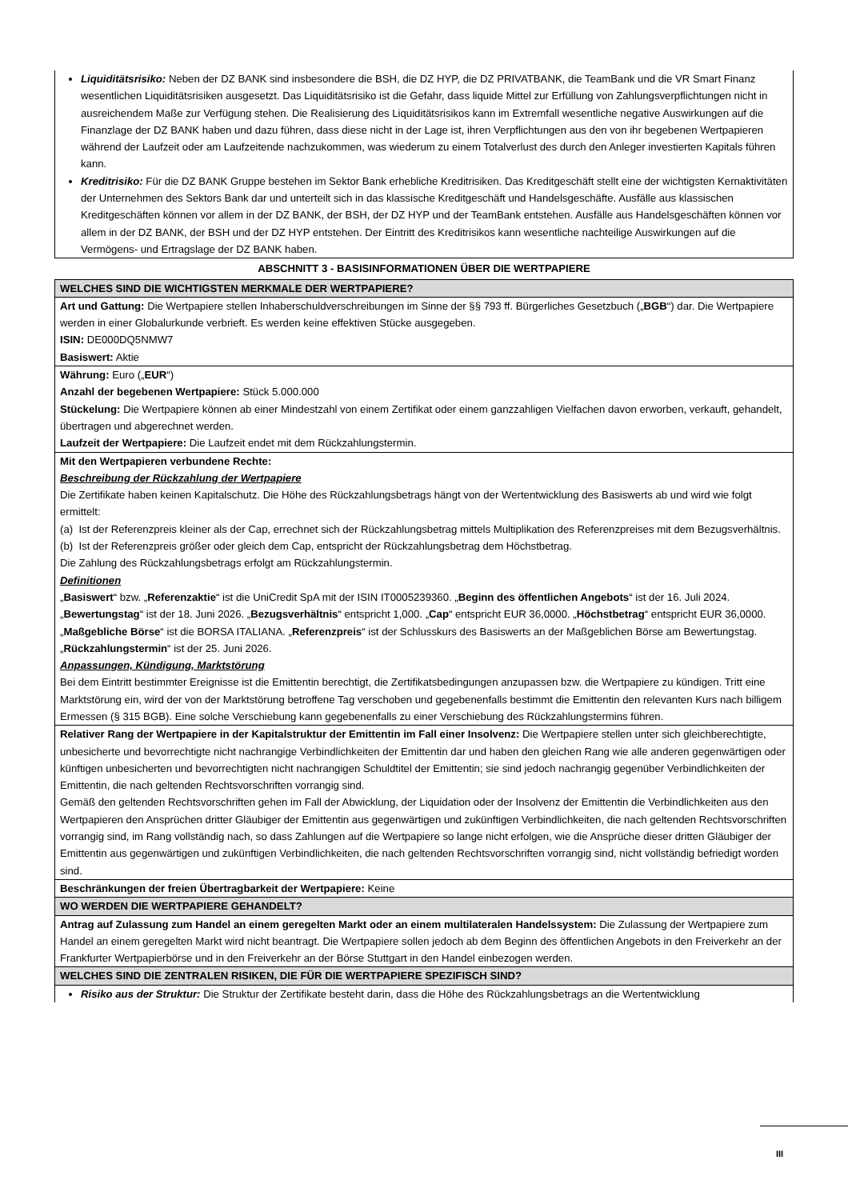| Liquiditätsrisiko: Neben der DZ BANK sind insbesondere die BSH, die DZ HYP, die DZ PRIVATBANK, die TeamBank und die VR Smart Finanz wesentlichen Liquiditätsrisiken ausgesetzt. Das Liquiditätsrisiko ist die Gefahr, dass liquide Mittel zur Erfüllung von Zahlungsverpflichtungen nicht in ausreichendem Maße zur Verfügung stehen. Die Realisierung des Liquiditätsrisikos kann im Extremfall wesentliche negative Auswirkungen auf die Finanzlage der DZ BANK haben und dazu führen, dass diese nicht in der Lage ist, ihren Verpflichtungen aus den von ihr begebenen Wertpapieren während der Laufzeit oder am Laufzeitende nachzukommen, was wiederum zu einem Totalverlust des durch den Anleger investierten Kapitals führen kann. Kreditrisiko: Für die DZ BANK Gruppe bestehen im Sektor Bank erhebliche Kreditrisiken. Das Kreditgeschäft stellt eine der wichtigsten Kernaktivitäten der Unternehmen des Sektors Bank dar und unterteilt sich in das klassische Kreditgeschäft und Handelsgeschäfte. Ausfälle aus klassischen Kreditgeschäften können vor allem in der DZ BANK, der BSH, der DZ HYP und der TeamBank entstehen. Ausfälle aus Handelsgeschäften können vor allem in der DZ BANK, der BSH und der DZ HYP entstehen. Der Eintritt des Kreditrisikos kann wesentliche nachteilige Auswirkungen auf die Vermögens- und Ertragslage der DZ BANK haben. |
| ABSCHNITT 3 - BASISINFORMATIONEN ÜBER DIE WERTPAPIERE |
| WELCHES SIND DIE WICHTIGSTEN MERKMALE DER WERTPAPIERE? |
| Art und Gattung: Die Wertpapiere stellen Inhaberschuldverschreibungen im Sinne der §§ 793 ff. Bürgerliches Gesetzbuch („ BGB “) dar. Die Wertpapiere werden in einer Globalurkunde verbrieft. Es werden keine effektiven Stücke ausgegeben. ISIN: DE000DQ5NMW7 Basiswert: Aktie |
| Währung: Euro („ EUR “) Anzahl der begebenen Wertpapiere: Stück 5.000.000 Stückelung: Die Wertpapiere können ab einer Mindestzahl von einem Zertifikat oder einem ganzzahligen Vielfachen davon erworben, verkauft, gehandelt, übertragen und abgerechnet werden. Laufzeit der Wertpapiere: Die Laufzeit endet mit dem Rückzahlungstermin. |
| Mit den Wertpapieren verbundene Rechte: Beschreibung der Rückzahlung der Wertpapiere Die Zertifikate haben keinen Kapitalschutz. Die Höhe des Rückzahlungsbetrags hängt von der Wertentwicklung des Basiswerts ab und wird wie folgt ermittelt: (a) Ist der Referenzpreis kleiner als der Cap, errechnet sich der Rückzahlungsbetrag mittels Multiplikation des Referenzpreises mit dem Bezugsverhältnis. (b) Ist der Referenzpreis größer oder gleich dem Cap, entspricht der Rückzahlungsbetrag dem Höchstbetrag. Die Zahlung des Rückzahlungsbetrags erfolgt am Rückzahlungstermin. Definitionen „ Basiswert “ bzw. „ Referenzaktie “ ist die UniCredit SpA mit der ISIN IT0005239360. „ Beginn des öffentlichen Angebots “ ist der 16. Juli 2024. „ Bewertungstag “ ist der 18. Juni 2026. „ Bezugsverhältnis “ entspricht 1,000. „ Cap “ entspricht EUR 36,0000. „ Höchstbetrag “ entspricht EUR 36,0000. „ Maßgebliche Börse “ ist die BORSA ITALIANA. „ Referenzpreis “ ist der Schlusskurs des Basiswerts an der Maßgeblichen Börse am Bewertungstag. „ Rückzahlungstermin “ ist der 25. Juni 2026. Anpassungen, Kündigung, Marktstörung Bei dem Eintritt bestimmter Ereignisse ist die Emittentin berechtigt, die Zertifikatsbedingungen anzupassen bzw. die Wertpapiere zu kündigen. Tritt eine Marktstörung ein, wird der von der Marktstörung betroffene Tag verschoben und gegebenenfalls bestimmt die Emittentin den relevanten Kurs nach billigem Ermessen (§ 315 BGB). Eine solche Verschiebung kann gegebenenfalls zu einer Verschiebung des Rückzahlungstermins führen. |
| Relativer Rang der Wertpapiere in der Kapitalstruktur der Emittentin im Fall einer Insolvenz: Die Wertpapiere stellen unter sich gleichberechtigte, unbesicherte und bevorrechtigte nicht nachrangige Verbindlichkeiten der Emittentin dar und haben den gleichen Rang wie alle anderen gegenwärtigen oder künftigen unbesicherten und bevorrechtigten nicht nachrangigen Schuldtitel der Emittentin; sie sind jedoch nachrangig gegenüber Verbindlichkeiten der Emittentin, die nach geltenden Rechtsvorschriften vorrangig sind. Gemäß den geltenden Rechtsvorschriften gehen im Fall der Abwicklung, der Liquidation oder der Insolvenz der Emittentin die Verbindlichkeiten aus den Wertpapieren den Ansprüchen dritter Gläubiger der Emittentin aus gegenwärtigen und zukünftigen Verbindlichkeiten, die nach geltenden Rechtsvorschriften vorrangig sind, im Rang vollständig nach, so dass Zahlungen auf die Wertpapiere so lange nicht erfolgen, wie die Ansprüche dieser dritten Gläubiger der Emittentin aus gegenwärtigen und zukünftigen Verbindlichkeiten, die nach geltenden Rechtsvorschriften vorrangig sind, nicht vollständig befriedigt worden sind. |
| Beschränkungen der freien Übertragbarkeit der Wertpapiere: Keine |
| WO WERDEN DIE WERTPAPIERE GEHANDELT? |
| Antrag auf Zulassung zum Handel an einem geregelten Markt oder an einem multilateralen Handelssystem: Die Zulassung der Wertpapiere zum Handel an einem geregelten Markt wird nicht beantragt. Die Wertpapiere sollen jedoch ab dem Beginn des öffentlichen Angebots in den Freiverkehr an der Frankfurter Wertpapierbörse und in den Freiverkehr an der Börse Stuttgart in den Handel einbezogen werden. |
| WELCHES SIND DIE ZENTRALEN RISIKEN, DIE FÜR DIE WERTPAPIERE SPEZIFISCH SIND? |
| Risiko aus der Struktur: Die Struktur der Zertifikate besteht darin, dass die Höhe des Rückzahlungsbetrags an die Wertentwicklung |
III